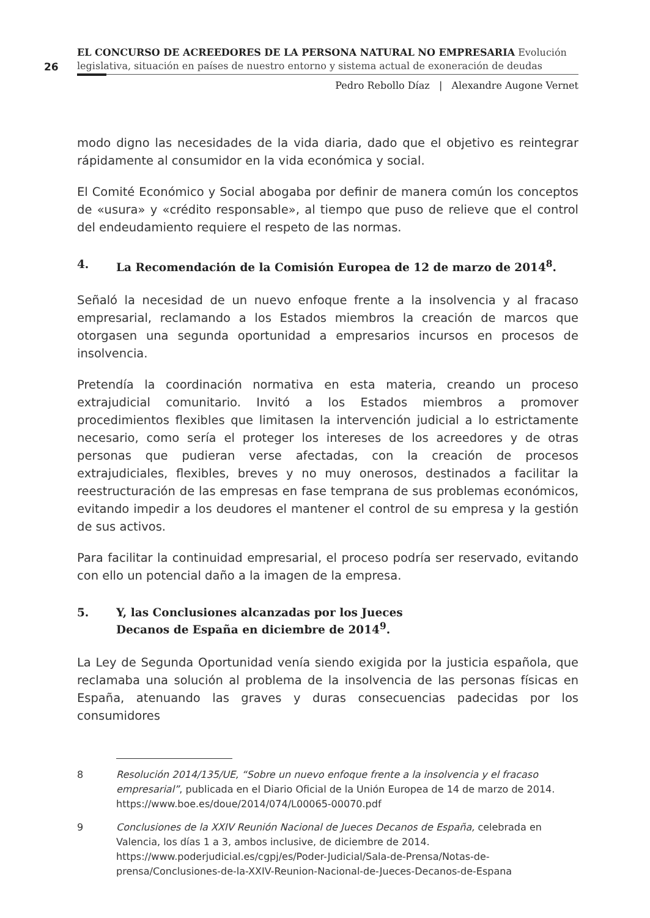26
EL CONCURSO DE ACREEDORES DE LA PERSONA NATURAL NO EMPRESARIA Evolución legislativa, situación en países de nuestro entorno y sistema actual de exoneración de deudas
Pedro Rebollo Díaz | Alexandre Augone Vernet
modo digno las necesidades de la vida diaria, dado que el objetivo es reintegrar rápidamente al consumidor en la vida económica y social.
El Comité Económico y Social abogaba por definir de manera común los conceptos de «usura» y «crédito responsable», al tiempo que puso de relieve que el control del endeudamiento requiere el respeto de las normas.
4. La Recomendación de la Comisión Europea de 12 de marzo de 2014<sup>8</sup>.
Señaló la necesidad de un nuevo enfoque frente a la insolvencia y al fracaso empresarial, reclamando a los Estados miembros la creación de marcos que otorgasen una segunda oportunidad a empresarios incursos en procesos de insolvencia.
Pretendía la coordinación normativa en esta materia, creando un proceso extrajudicial comunitario. Invitó a los Estados miembros a promover procedimientos flexibles que limitasen la intervención judicial a lo estrictamente necesario, como sería el proteger los intereses de los acreedores y de otras personas que pudieran verse afectadas, con la creación de procesos extrajudiciales, flexibles, breves y no muy onerosos, destinados a facilitar la reestructuración de las empresas en fase temprana de sus problemas económicos, evitando impedir a los deudores el mantener el control de su empresa y la gestión de sus activos.
Para facilitar la continuidad empresarial, el proceso podría ser reservado, evitando con ello un potencial daño a la imagen de la empresa.
5. Y, las Conclusiones alcanzadas por los Jueces
Decanos de España en diciembre de 2014<sup>9</sup>.
La Ley de Segunda Oportunidad venía siendo exigida por la justicia española, que reclamaba una solución al problema de la insolvencia de las personas físicas en España, atenuando las graves y duras consecuencias padecidas por los consumidores
8 Resolución 2014/135/UE, “Sobre un nuevo enfoque frente a la insolvencia y el fracaso empresarial”, publicada en el Diario Oficial de la Unión Europea de 14 de marzo de 2014.
https://www.boe.es/doue/2014/074/L00065-00070.pdf
9 Conclusiones de la XXIV Reunión Nacional de Jueces Decanos de España, celebrada en Valencia, los días 1 a 3, ambos inclusive, de diciembre de 2014.
https://www.poderjudicial.es/cgpj/es/Poder-Judicial/Sala-de-Prensa/Notas-de-prensa/Conclusiones-de-la-XXIV-Reunion-Nacional-de-Jueces-Decanos-de-Espana